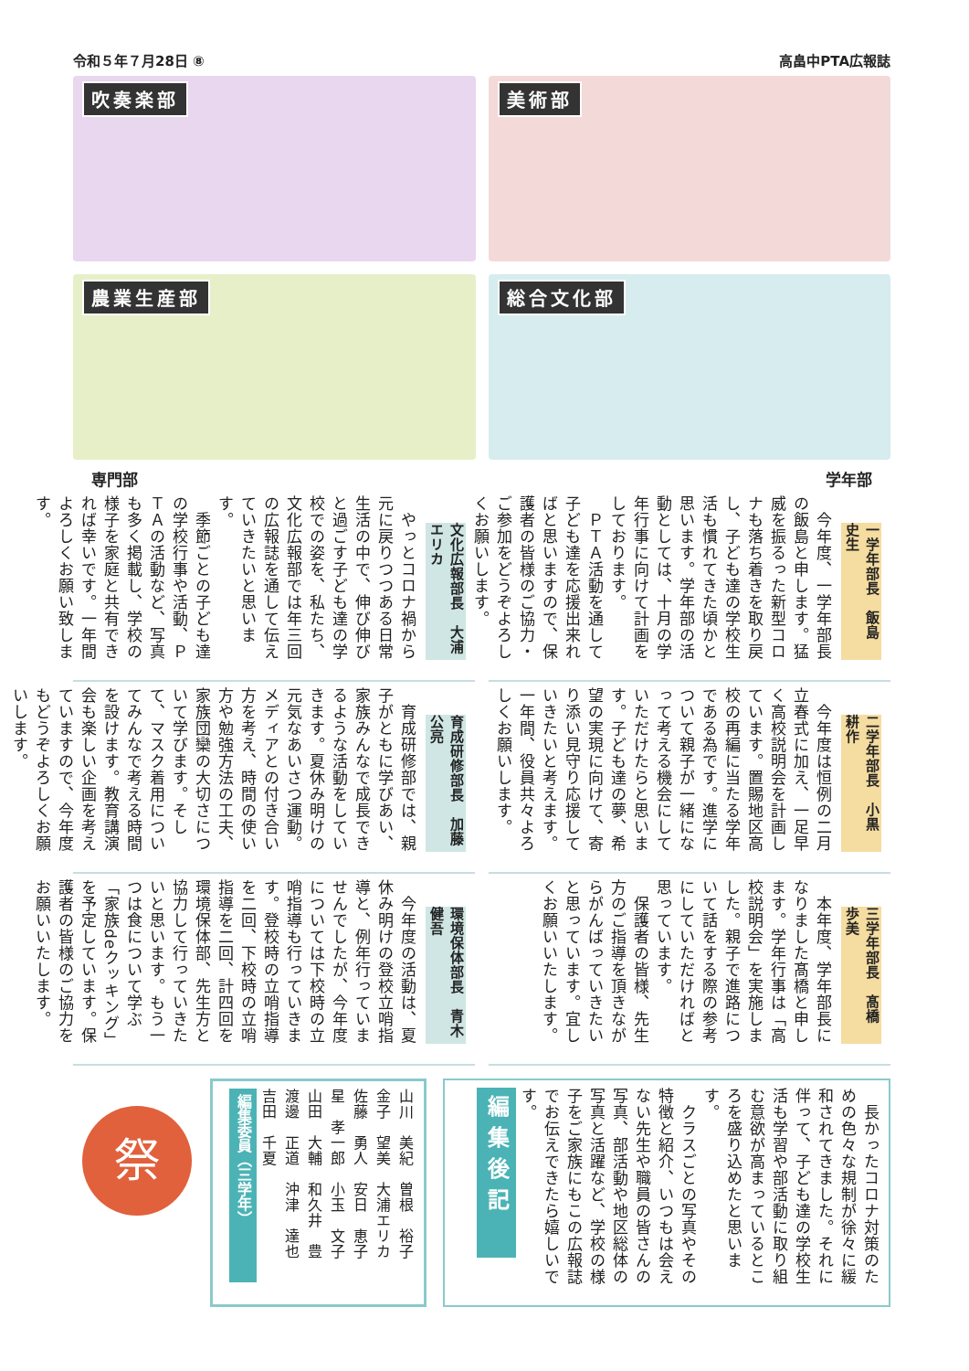令和５年７月28日 ⑧ 高畠中PTA広報誌
吹奏楽部
美術部
農業生産部
総合文化部
専門部 学年部
一学年部長　飯島　史生
　今年度、一学年部長の飯島と申します。猛威を振るった新型コロナも落ち着きを取り戻し、子ども達の学校生活も慣れてきた頃かと思います。学年部の活動としては、十月の学年行事に向けて計画をしております。
　ＰＴＡ活動を通して子ども達を応援出来ればと思いますので、保護者の皆様のご協力・ご参加をどうぞよろしくお願いします。
二学年部長　小黒　耕作
　今年度は恒例の二月立春式に加え、一足早く高校説明会を計画しています。置賜地区高校の再編に当たる学年である為です。進学について親子が一緒になって考える機会にしていただけたらと思います。子ども達の夢、希望の実現に向けて、寄り添い見守り応援していきたいと考えます。一年間、役員共々よろしくお願いします。
三学年部長　髙橋　歩美
　本年度、学年部長になりました髙橋と申します。学年行事は「高校説明会」を実施しました。親子で進路について話をする際の参考にしていただければと思っています。
　保護者の皆様、先生方のご指導を頂きながらがんばっていきたいと思っています。宜しくお願いいたします。
文化広報部長　大浦　エリカ
　やっとコロナ禍から元に戻りつつある日常生活の中で、伸び伸びと過ごす子ども達の学校での姿を、私たち、文化広報部では年三回の広報誌を通して伝えていきたいと思います。
　季節ごとの子ども達の学校行事や活動、ＰＴＡの活動など、写真も多く掲載し、学校の様子を家庭と共有できれば幸いです。一年間よろしくお願い致します。
育成研修部長　加藤　公亮
　育成研修部では、親子がともに学びあい、家族みんなで成長できるような活動をしていきます。夏休み明けの元気なあいさつ運動。メディアとの付き合い方を考え、時間の使い方や勉強方法の工夫、家族団欒の大切さについて学びます。そして、マスク着用についてみんなで考える時間を設けます。教育講演会も楽しい企画を考えていますので、今年度もどうぞよろしくお願いします。
環境保体部長　青木　健吾
　今年度の活動は、夏休み明けの登校立哨指導と、例年行っていませんでしたが、今年度については下校時の立哨指導も行っていきます。登校時の立哨指導を二回、下校時の立哨指導を二回、計四回を環境保体部、先生方と協力して行っていきたいと思います。もう一つは食について学ぶ「家族deクッキング」を予定しています。保護者の皆様のご協力をお願いいたします。
編集後記
　長かったコロナ対策のための色々な規制が徐々に緩和されてきました。それに伴って、子ども達の学校生活も学習や部活動に取り組む意欲が高まっているところを盛り込めたと思います。
　クラスごとの写真やその特徴と紹介、いつもは会えない先生や職員の皆さんの写真、部活動や地区総体の写真と活躍など、学校の様子をご家族にもこの広報誌でお伝えできたら嬉しいです。
編集委員（三学年）
山川　美紀　曽根　裕子
金子　望美　大浦エリカ
佐藤　勇人　安日　恵子
星　孝一郎　小玉　文子
山田　大輔　和久井　豊
渡邊　正道　沖津　達也
吉田　千夏
祭